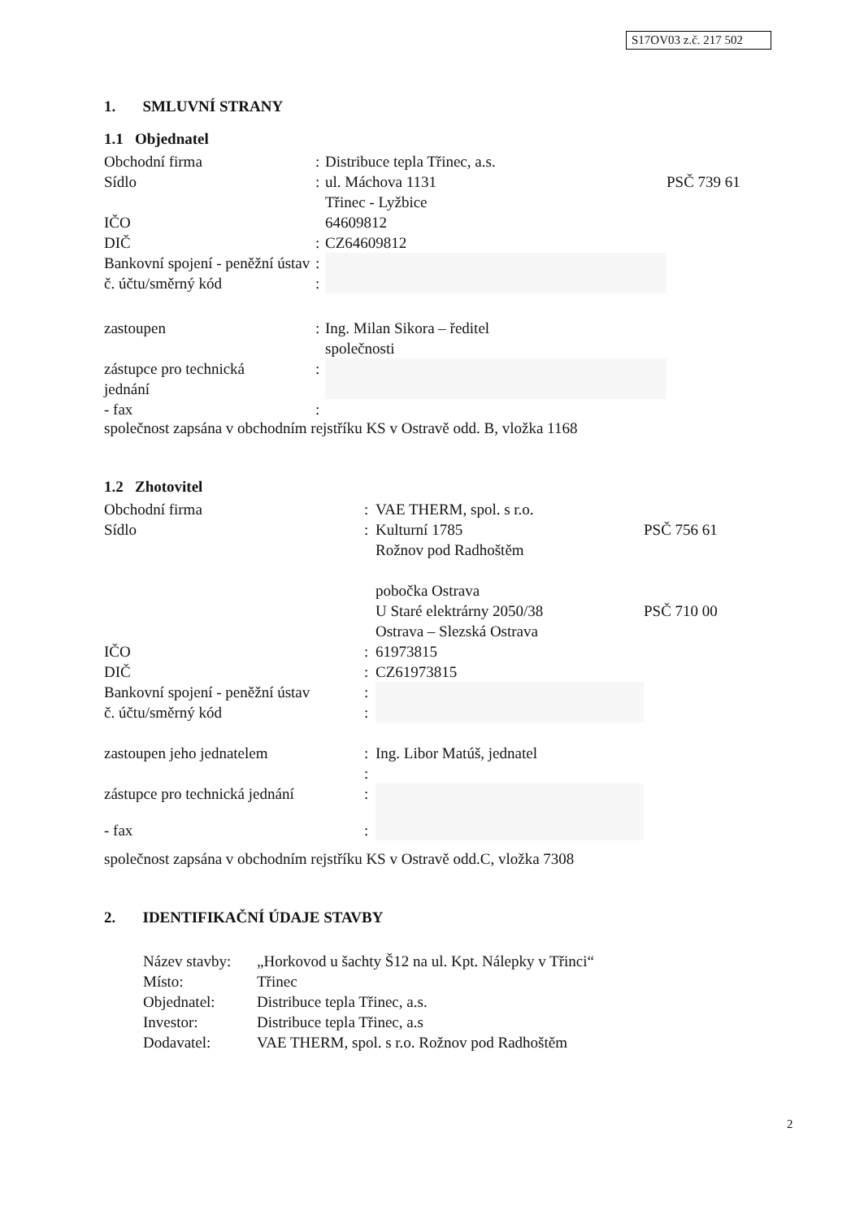S17OV03 z.č. 217 502
1. SMLUVNÍ STRANY
1.1 Objednatel
| Obchodní firma | : | Distribuce tepla Třinec, a.s. | |
| Sídlo | : | ul. Máchova 1131 Třinec - Lyžbice | PSČ 739 61 |
| IČO | | 64609812 | |
| DIČ | : | CZ64609812 | |
| Bankovní spojení - peněžní ústav | : | | |
| č. účtu/směrný kód | : | | |
| zastoupen | : | Ing. Milan Sikora – ředitel společnosti | |
| zástupce pro technická jednání | : | | |
| - fax | : | | |
společnost zapsána v obchodním rejstříku KS v Ostravě odd. B, vložka 1168
1.2 Zhotovitel
| Obchodní firma | : | VAE THERM, spol. s r.o. | |
| Sídlo | : | Kulturní 1785 Rožnov pod Radhoštěm | PSČ 756 61 |
| | | pobočka Ostrava U Staré elektrárny 2050/38 Ostrava – Slezská Ostrava | PSČ 710 00 |
| IČO | : | 61973815 | |
| DIČ | : | CZ61973815 | |
| Bankovní spojení - peněžní ústav | : | | |
| č. účtu/směrný kód | : | | |
| zastoupen jeho jednatelem | : | Ing. Libor Matúš, jednatel | |
| | : | | |
| zástupce pro technická jednání | : | | |
| - fax | : | | |
společnost zapsána v obchodním rejstříku KS v Ostravě odd.C, vložka 7308
2. IDENTIFIKAČNÍ ÚDAJE STAVBY
| Název stavby: | „Horkovod u šachty Š12 na ul. Kpt. Nálepky v Třinci“ |
| Místo: | Třinec |
| Objednatel: | Distribuce tepla Třinec, a.s. |
| Investor: | Distribuce tepla Třinec, a.s |
| Dodavatel: | VAE THERM, spol. s r.o. Rožnov pod Radhoštěm |
2